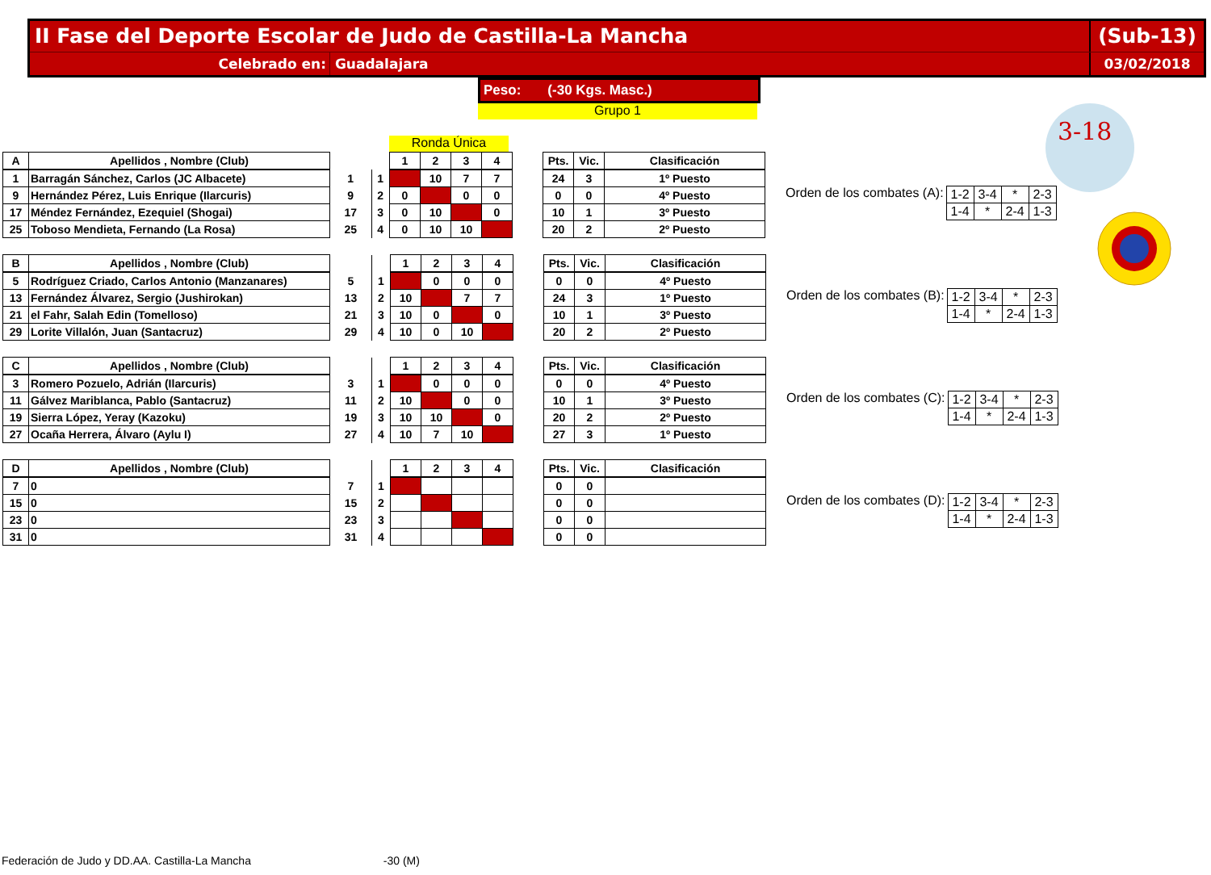II Fase del Deporte Escolar de Judo de Castilla-La Mancha
(Sub-13)
Celebrado en: Guadalajara 03/02/2018
Peso: (-30 Kgs. Masc.)
Grupo 1
Ronda Única
3-18
| A | Apellidos , Nombre (Club) | | | 1 | 2 | 3 | 4 | | Pts. | Vic. | Clasificación |
| 1 | Barragán Sánchez, Carlos (JC Albacete) | 1 | 1 | | 10 | 7 | 7 | | 24 | 3 | 1º Puesto |
| 9 | Hernández Pérez, Luis Enrique (Ilarcuris) | 9 | 2 | 0 | | 0 | 0 | | 0 | 0 | 4º Puesto |
| 17 | Méndez Fernández, Ezequiel (Shogai) | 17 | 3 | 0 | 10 | | 0 | | 10 | 1 | 3º Puesto |
| 25 | Toboso Mendieta, Fernando (La Rosa) | 25 | 4 | 0 | 10 | 10 | | | 20 | 2 | 2º Puesto |
Orden de los combates (A):
| 1-2 | 3-4 | * | 2-3 |
| 1-4 | * | 2-4 | 1-3 |
| B | Apellidos , Nombre (Club) | | | 1 | 2 | 3 | 4 | | Pts. | Vic. | Clasificación |
| 5 | Rodríguez Criado, Carlos Antonio (Manzanares) | 5 | 1 | | 0 | 0 | 0 | | 0 | 0 | 4º Puesto |
| 13 | Fernández Álvarez, Sergio (Jushirokan) | 13 | 2 | 10 | | 7 | 7 | | 24 | 3 | 1º Puesto |
| 21 | el Fahr, Salah Edin (Tomelloso) | 21 | 3 | 10 | 0 | | 0 | | 10 | 1 | 3º Puesto |
| 29 | Lorite Villalón, Juan (Santacruz) | 29 | 4 | 10 | 0 | 10 | | | 20 | 2 | 2º Puesto |
Orden de los combates (B):
| 1-2 | 3-4 | * | 2-3 |
| 1-4 | * | 2-4 | 1-3 |
| C | Apellidos , Nombre (Club) | | | 1 | 2 | 3 | 4 | | Pts. | Vic. | Clasificación |
| 3 | Romero Pozuelo, Adrián (Ilarcuris) | 3 | 1 | | 0 | 0 | 0 | | 0 | 0 | 4º Puesto |
| 11 | Gálvez Mariblanca, Pablo (Santacruz) | 11 | 2 | 10 | | 0 | 0 | | 10 | 1 | 3º Puesto |
| 19 | Sierra López, Yeray (Kazoku) | 19 | 3 | 10 | 10 | | 0 | | 20 | 2 | 2º Puesto |
| 27 | Ocaña Herrera, Álvaro (Aylu I) | 27 | 4 | 10 | 7 | 10 | | | 27 | 3 | 1º Puesto |
Orden de los combates (C):
| 1-2 | 3-4 | * | 2-3 |
| 1-4 | * | 2-4 | 1-3 |
| D | Apellidos , Nombre (Club) | | | 1 | 2 | 3 | 4 | | Pts. | Vic. | Clasificación |
| 7 | 0 | 7 | 1 | | | | | | 0 | 0 | |
| 15 | 0 | 15 | 2 | | | | | | 0 | 0 | |
| 23 | 0 | 23 | 3 | | | | | | 0 | 0 | |
| 31 | 0 | 31 | 4 | | | | | | 0 | 0 | |
Orden de los combates (D):
| 1-2 | 3-4 | * | 2-3 |
| 1-4 | * | 2-4 | 1-3 |
Federación de Judo y DD.AA. Castilla-La Mancha -30 (M)